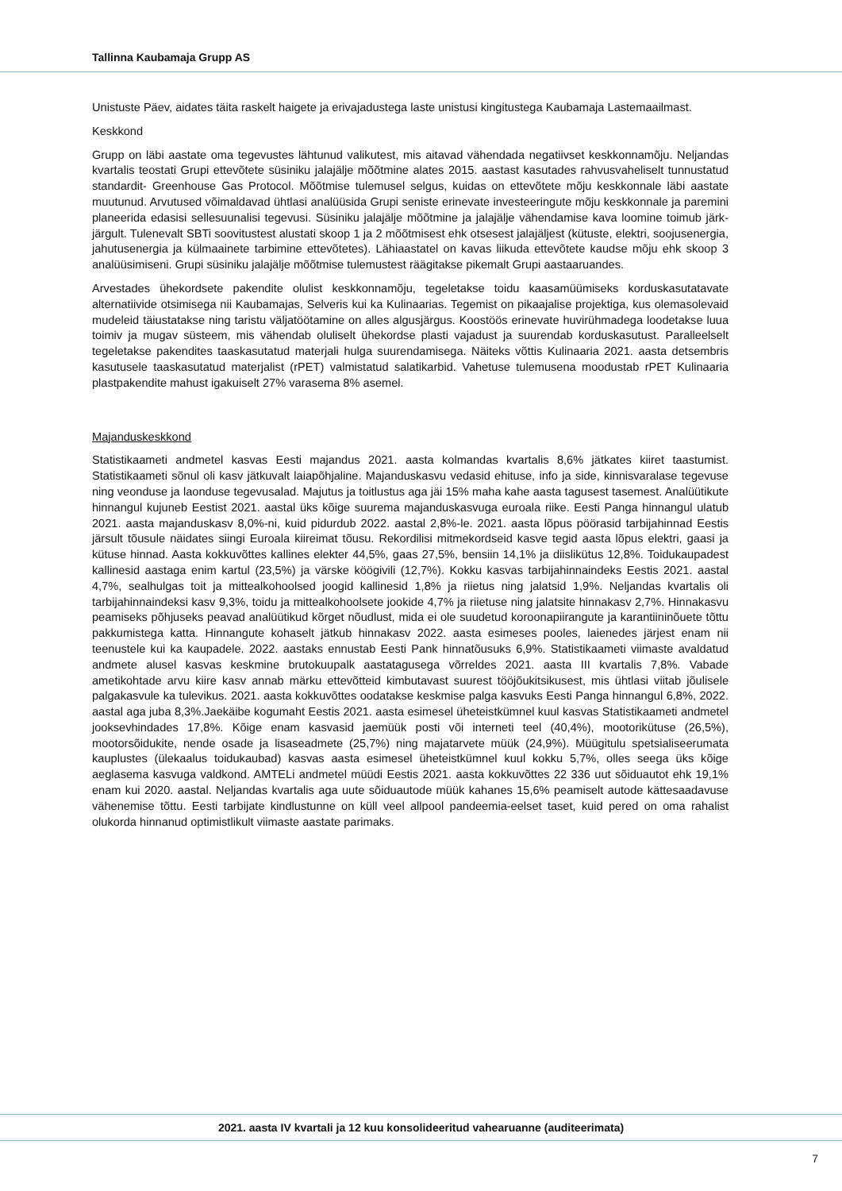Tallinna Kaubamaja Grupp AS
Unistuste Päev, aidates täita raskelt haigete ja erivajadustega laste unistusi kingitustega Kaubamaja Lastemaailmast.
Keskkond
Grupp on läbi aastate oma tegevustes lähtunud valikutest, mis aitavad vähendada negatiivset keskkonnamõju. Neljandas kvartalis teostati Grupi ettevõtete süsiniku jalajälje mõõtmine alates 2015. aastast kasutades rahvusvaheliselt tunnustatud standardit- Greenhouse Gas Protocol. Mõõtmise tulemusel selgus, kuidas on ettevõtete mõju keskkonnale läbi aastate muutunud. Arvutused võimaldavad ühtlasi analüüsida Grupi seniste erinevate investeeringute mõju keskkonnale ja paremini planeerida edasisi sellesuunalisi tegevusi. Süsiniku jalajälje mõõtmine ja jalajälje vähendamise kava loomine toimub järk-järgult. Tulenevalt SBTi soovitustest alustati skoop 1 ja 2 mõõtmisest ehk otsesest jalajäljest (kütuste, elektri, soojusenergia, jahutusenergia ja külmaainete tarbimine ettevõtetes). Lähiaastatel on kavas liikuda ettevõtete kaudse mõju ehk skoop 3 analüüsimiseni. Grupi süsiniku jalajälje mõõtmise tulemustest räägitakse pikemalt Grupi aastaaruandes.
Arvestades ühekordsete pakendite olulist keskkonnamõju, tegeletakse toidu kaasamüümiseks korduskasutatavate alternatiivide otsimisega nii Kaubamajas, Selveris kui ka Kulinaarias. Tegemist on pikaajalise projektiga, kus olemasolevaid mudeleid täiustatakse ning taristu väljatöötamine on alles algusjärgus. Koostöös erinevate huvirühmadega loodetakse luua toimiv ja mugav süsteem, mis vähendab oluliselt ühekordse plasti vajadust ja suurendab korduskasutust. Paralleelselt tegeletakse pakendites taaskasutatud materjali hulga suurendamisega. Näiteks võttis Kulinaaria 2021. aasta detsembris kasutusele taaskasutatud materjalist (rPET) valmistatud salatikarbid. Vahetuse tulemusena moodustab rPET Kulinaaria plastpakendite mahust igakuiselt 27% varasema 8% asemel.
Majanduskeskkond
Statistikaameti andmetel kasvas Eesti majandus 2021. aasta kolmandas kvartalis 8,6% jätkates kiiret taastumist. Statistikaameti sõnul oli kasv jätkuvalt laiapõhjaline. Majanduskasvu vedasid ehituse, info ja side, kinnisvaralase tegevuse ning veonduse ja laonduse tegevusalad. Majutus ja toitlustus aga jäi 15% maha kahe aasta tagusest tasemest. Analüütikute hinnangul kujuneb Eestist 2021. aastal üks kõige suurema majanduskasvuga euroala riike. Eesti Panga hinnangul ulatub 2021. aasta majanduskasv 8,0%-ni, kuid pidurdub 2022. aastal 2,8%-le. 2021. aasta lõpus pöörasid tarbijahinnad Eestis järsult tõusule näidates siingi Euroala kiireimat tõusu. Rekordilisi mitmekordseid kasve tegid aasta lõpus elektri, gaasi ja kütuse hinnad. Aasta kokkuvõttes kallines elekter 44,5%, gaas 27,5%, bensiin 14,1% ja diislikütus 12,8%. Toidukaupadest kallinesid aastaga enim kartul (23,5%) ja värske köögivili (12,7%). Kokku kasvas tarbijahinnaindeks Eestis 2021. aastal 4,7%, sealhulgas toit ja mittealkohoolsed joogid kallinesid 1,8% ja riietus ning jalatsid 1,9%. Neljandas kvartalis oli tarbijahinnaindeksi kasv 9,3%, toidu ja mittealkohoolsete jookide 4,7% ja riietuse ning jalatsite hinnakasv 2,7%. Hinnakasvu peamiseks põhjuseks peavad analüütikud kõrget nõudlust, mida ei ole suudetud koroonapiirangute ja karantiininõuete tõttu pakkumistega katta. Hinnangute kohaselt jätkub hinnakasv 2022. aasta esimeses pooles, laienedes järjest enam nii teenustele kui ka kaupadele. 2022. aastaks ennustab Eesti Pank hinnatõusuks 6,9%. Statistikaameti viimaste avaldatud andmete alusel kasvas keskmine brutokuupalk aastatagusega võrreldes 2021. aasta III kvartalis 7,8%. Vabade ametikohtade arvu kiire kasv annab märku ettevõtteid kimbutavast suurest tööjõukitsikusest, mis ühtlasi viitab jõulisele palgakasvule ka tulevikus. 2021. aasta kokkuvõttes oodatakse keskmise palga kasvuks Eesti Panga hinnangul 6,8%, 2022. aastal aga juba 8,3%.Jaekäibe kogumaht Eestis 2021. aasta esimesel üheteistkümnel kuul kasvas Statistikaameti andmetel jooksevhindades 17,8%. Kõige enam kasvasid jaemüük posti või interneti teel (40,4%), mootorikütuse (26,5%), mootorsõidukite, nende osade ja lisaseadmete (25,7%) ning majatarvete müük (24,9%). Müügitulu spetsialiseerumata kauplustes (ülekaalus toidukaubad) kasvas aasta esimesel üheteistkümnel kuul kokku 5,7%, olles seega üks kõige aeglasema kasvuga valdkond. AMTELi andmetel müüdi Eestis 2021. aasta kokkuvõttes 22 336 uut sõiduautot ehk 19,1% enam kui 2020. aastal. Neljandas kvartalis aga uute sõiduautode müük kahanes 15,6% peamiselt autode kättesaadavuse vähenemise tõttu. Eesti tarbijate kindlustunne on küll veel allpool pandeemia-eelset taset, kuid pered on oma rahalist olukorda hinnanud optimistlikult viimaste aastate parimaks.
2021. aasta IV kvartali ja 12 kuu konsolideeritud vahearuanne (auditeerimata)
7